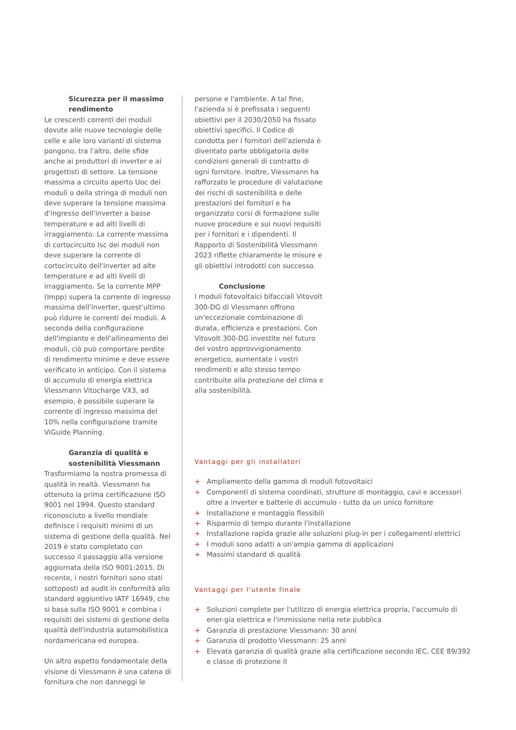Sicurezza per il massimo rendimento
Le crescenti correnti dei moduli dovute alle nuove tecnologie delle celle e alle loro varianti di sistema pongono, tra l'altro, delle sfide anche ai produttori di inverter e ai progettisti di settore. La tensione massima a circuito aperto Uoc dei moduli o della stringa di moduli non deve superare la tensione massima d'ingresso dell'inverter a basse temperature e ad alti livelli di irraggiamento. La corrente massima di cortocircuito Isc dei moduli non deve superare la corrente di cortocircuito dell'inverter ad alte temperature e ad alti livelli di irraggiamento. Se la corrente MPP (Impp) supera la corrente di ingresso massima dell'inverter, quest'ultimo può ridurre le correnti dei moduli. A seconda della configurazione dell'impianto e dell'allineamento dei moduli, ciò può comportare perdite di rendimento minime e deve essere verificato in anticipo. Con il sistema di accumulo di energia elettrica Viessmann Vitocharge VX3, ad esempio, è possibile superare la corrente di ingresso massima del 10% nella configurazione tramite ViGuide Planning.
Garanzia di qualità e sostenibilità Viessmann
Trasformiamo la nostra promessa di qualità in realtà. Viessmann ha ottenuto la prima certificazione ISO 9001 nel 1994. Questo standard riconosciuto a livello mondiale definisce i requisiti minimi di un sistema di gestione della qualità. Nel 2019 è stato completato con successo il passaggio alla versione aggiornata della ISO 9001:2015. Di recente, i nostri fornitori sono stati sottoposti ad audit in conformità allo standard aggiuntivo IATF 16949, che si basa sulla ISO 9001 e combina i requisiti dei sistemi di gestione della qualità dell'industria automobilistica nordamericana ed europea.
Un altro aspetto fondamentale della visione di Viessmann è una catena di fornitura che non danneggi le
persone e l'ambiente. A tal fine, l'azienda si è prefissata i seguenti obiettivi per il 2030/2050 ha fissato obiettivi specifici. Il Codice di condotta per i fornitori dell'azienda è diventato parte obbligatoria delle condizioni generali di contratto di ogni fornitore. Inoltre, Viessmann ha rafforzato le procedure di valutazione dei rischi di sostenibilità e delle prestazioni dei fornitori e ha organizzato corsi di formazione sulle nuove procedure e sui nuovi requisiti per i fornitori e i dipendenti. Il Rapporto di Sostenibilità Viessmann 2023 riflette chiaramente le misure e gli obiettivi introdotti con successo.
Conclusione
I moduli fotovoltaici bifacciali Vitovolt 300-DG di Viessmann offrono un'eccezionale combinazione di durata, efficienza e prestazioni. Con Vitovolt 300-DG investite nel futuro del vostro approvvigionamento energetico, aumentate i vostri rendimenti e allo stesso tempo contribuite alla protezione del clima e alla sostenibilità.
Vantaggi per gli installatori
+ Ampliamento della gamma di moduli fotovoltaici
+ Componenti di sistema coordinati, strutture di montaggio, cavi e accessori oltre a inverter e batterie di accumulo - tutto da un unico fornitore
+ Installazione e montaggio flessibili
+ Risparmio di tempo durante l'installazione
+ Installazione rapida grazie alle soluzioni plug-in per i collegamenti elettrici
+ I moduli sono adatti a un'ampia gamma di applicazioni
+ Massimi standard di qualità
Vantaggi per l'utente finale
+ Soluzioni complete per l'utilizzo di energia elettrica propria, l'accumulo di ener-gia elettrica e l'immissione nella rete pubblica
+ Garanzia di prestazione Viessmann: 30 anni
+ Garanzia di prodotto Viessmann: 25 anni
+ Elevata garanzia di qualità grazie alla certificazione secondo IEC, CEE 89/392 e classe di protezione II